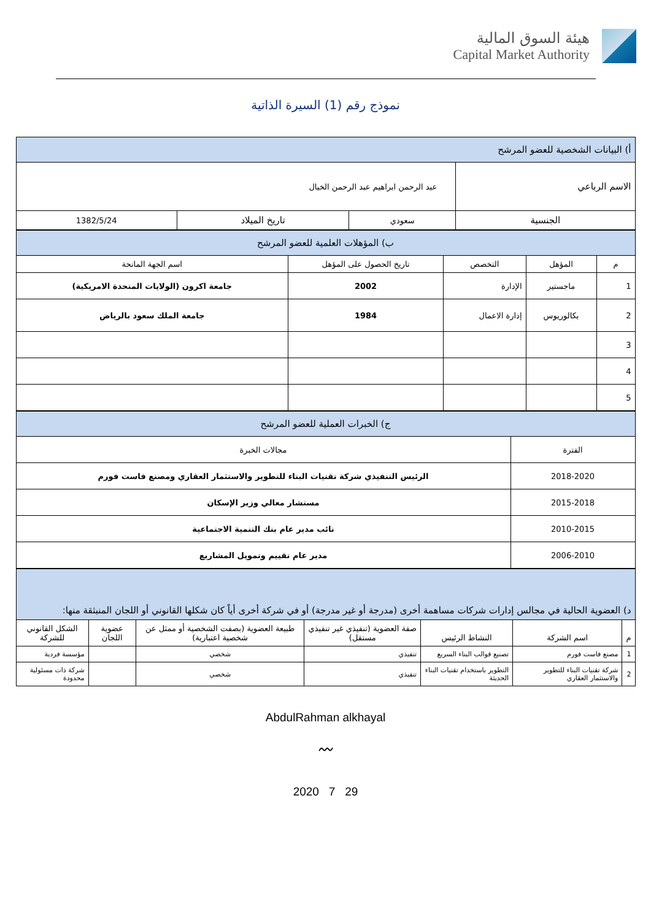هيئة السوق المالية
Capital Market Authority
نموذج رقم (1) السيرة الذاتية
| أ) البيانات الشخصية للعضو المرشح | | | |
| الاسم الرباعي | عبد الرحمن ابراهيم عبد الرحمن الخيال | | |
| الجنسية | سعودي | تاريخ الميلاد | 1382/5/24 |
| ب) المؤهلات العلمية للعضو المرشح | | | | |
| م | المؤهل | التخصص | تاريخ الحصول على المؤهل | اسم الجهة المانحة |
| 1 | ماجستير | الإدارة | 2002 | جامعة اكرون (الولايات المتحدة الامريكية) |
| 2 | بكالوريوس | إدارة الاعمال | 1984 | جامعة الملك سعود بالرياض |
| 3 | | | | |
| 4 | | | | |
| 5 | | | | |
| ج) الخبرات العملية للعضو المرشح | |
| الفترة | مجالات الخبرة |
| 2018-2020 | الرئيس التنفيذي شركة تقنيات البناء للتطوير والاستثمار العقاري ومصنع فاست فورم |
| 2015-2018 | مستشار معالي وزير الإسكان |
| 2010-2015 | نائب مدير عام بنك التنمية الاجتماعية |
| 2006-2010 | مدير عام تقييم وتمويل المشاريع |
| د) العضوية الحالية في مجالس إدارات شركات مساهمة أخرى (مدرجة أو غير مدرجة) أو في شركة أخرى أياً كان شكلها القانوني أو اللجان المنبثقة منها: | | | | | | |
| م | اسم الشركة | النشاط الرئيس | صفة العضوية (تنفيذي غير تنفيذي مستقل) | طبيعة العضوية (بصفت الشخصية أو ممثل عن شخصية اعتبارية) | عضوية اللجان | الشكل القانوني للشركة |
| 1 | مصنع فاست فورم | تصنيع قوالب البناء السريع | تنفيذي | شخصي | | مؤسسة فردية |
| 2 | شركة تقنيات البناء للتطوير والاستثمار العقاري | التطوير باستخدام تقنيات البناء الحديثة | تنفيذي | شخصي | | شركة ذات مسئولية محدودة |
AbdulRahman alkhayal
〰
2020 7 29